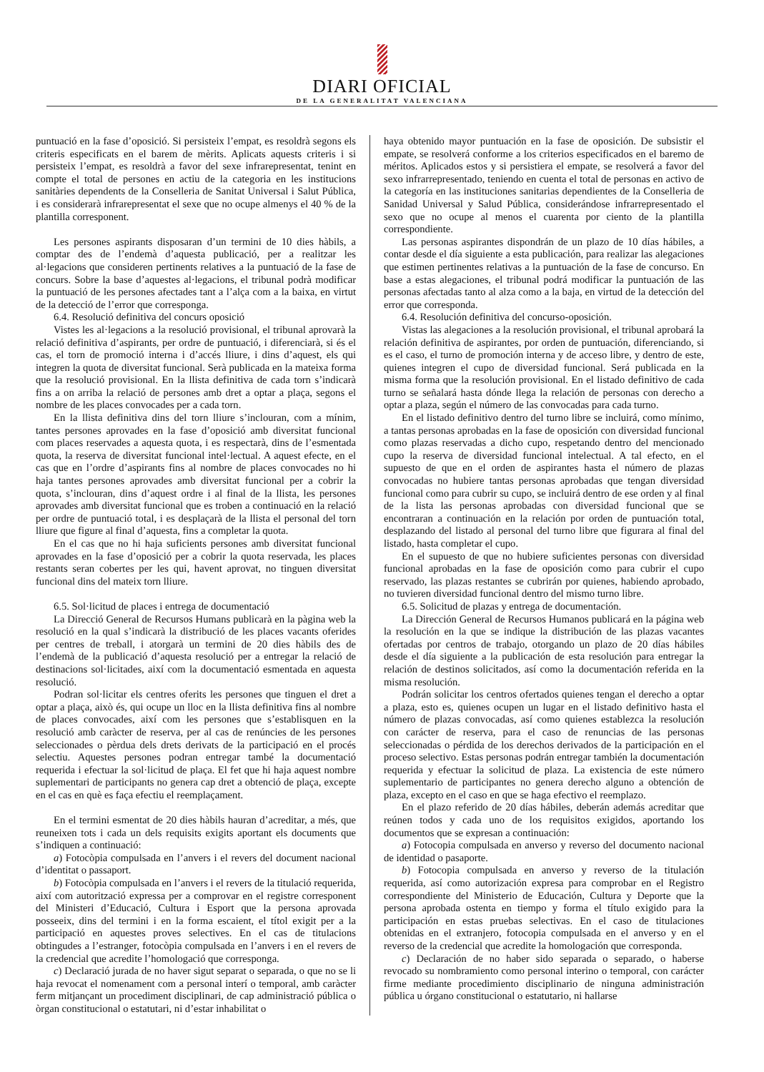DIARI OFICIAL
DE LA GENERALITAT VALENCIANA
puntuació en la fase d’oposició. Si persisteix l’empat, es resoldrà segons els criteris especificats en el barem de mèrits. Aplicats aquests criteris i si persisteix l’empat, es resoldrà a favor del sexe infrarepresentat, tenint en compte el total de persones en actiu de la categoria en les institucions sanitàries dependents de la Conselleria de Sanitat Universal i Salut Pública, i es considerarà infrarepresentat el sexe que no ocupe almenys el 40 % de la plantilla corresponent.
Les persones aspirants disposaran d’un termini de 10 dies hàbils, a comptar des de l’endemà d’aquesta publicació, per a realitzar les al·legacions que consideren pertinents relatives a la puntuació de la fase de concurs. Sobre la base d’aquestes al·legacions, el tribunal podrà modificar la puntuació de les persones afectades tant a l’alça com a la baixa, en virtut de la detecció de l’error que corresponga.
6.4. Resolució definitiva del concurs oposició
Vistes les al·legacions a la resolució provisional, el tribunal aprovarà la relació definitiva d’aspirants, per ordre de puntuació, i diferenciarà, si és el cas, el torn de promoció interna i d’accés lliure, i dins d’aquest, els qui integren la quota de diversitat funcional. Serà publicada en la mateixa forma que la resolució provisional. En la llista definitiva de cada torn s’indicarà fins a on arriba la relació de persones amb dret a optar a plaça, segons el nombre de les places convocades per a cada torn.
En la llista definitiva dins del torn lliure s’inclouran, com a mínim, tantes persones aprovades en la fase d’oposició amb diversitat funcional com places reservades a aquesta quota, i es respectarà, dins de l’esmentada quota, la reserva de diversitat funcional intel·lectual. A aquest efecte, en el cas que en l’ordre d’aspirants fins al nombre de places convocades no hi haja tantes persones aprovades amb diversitat funcional per a cobrir la quota, s’inclouran, dins d’aquest ordre i al final de la llista, les persones aprovades amb diversitat funcional que es troben a continuació en la relació per ordre de puntuació total, i es desplaçarà de la llista el personal del torn lliure que figure al final d’aquesta, fins a completar la quota.
En el cas que no hi haja suficients persones amb diversitat funcional aprovades en la fase d’oposició per a cobrir la quota reservada, les places restants seran cobertes per les qui, havent aprovat, no tinguen diversitat funcional dins del mateix torn lliure.
6.5. Sol·licitud de places i entrega de documentació
La Direcció General de Recursos Humans publicarà en la pàgina web la resolució en la qual s’indicarà la distribució de les places vacants oferides per centres de treball, i atorgarà un termini de 20 dies hàbils des de l’endemà de la publicació d’aquesta resolució per a entregar la relació de destinacions sol·licitades, així com la documentació esmentada en aquesta resolució.
Podran sol·licitar els centres oferits les persones que tinguen el dret a optar a plaça, això és, qui ocupe un lloc en la llista definitiva fins al nombre de places convocades, així com les persones que s’establisquen en la resolució amb caràcter de reserva, per al cas de renúncies de les persones seleccionades o pèrdua dels drets derivats de la participació en el procés selectiu. Aquestes persones podran entregar també la documentació requerida i efectuar la sol·licitud de plaça. El fet que hi haja aquest nombre suplementari de participants no genera cap dret a obtenció de plaça, excepte en el cas en què es faça efectiu el reemplaçament.
En el termini esmentat de 20 dies hàbils hauran d’acreditar, a més, que reuneixen tots i cada un dels requisits exigits aportant els documents que s’indiquen a continuació:
a) Fotocòpia compulsada en l’anvers i el revers del document nacional d’identitat o passaport.
b) Fotocòpia compulsada en l’anvers i el revers de la titulació requerida, així com autorització expressa per a comprovar en el registre corresponent del Ministeri d’Educació, Cultura i Esport que la persona aprovada posseeix, dins del termini i en la forma escaient, el títol exigit per a la participació en aquestes proves selectives. En el cas de titulacions obtingudes a l’estranger, fotocòpia compulsada en l’anvers i en el revers de la credencial que acredite l’homologació que corresponga.
c) Declaració jurada de no haver sigut separat o separada, o que no se li haja revocat el nomenament com a personal interí o temporal, amb caràcter ferm mitjançant un procediment disciplinari, de cap administració pública o òrgan constitucional o estatutari, ni d’estar inhabilitat o
haya obtenido mayor puntuación en la fase de oposición. De subsistir el empate, se resolverá conforme a los criterios especificados en el baremo de méritos. Aplicados estos y si persistiera el empate, se resolverá a favor del sexo infrarrepresentado, teniendo en cuenta el total de personas en activo de la categoría en las instituciones sanitarias dependientes de la Conselleria de Sanidad Universal y Salud Pública, considerándose infrarrepresentado el sexo que no ocupe al menos el cuarenta por ciento de la plantilla correspondiente.
Las personas aspirantes dispondrán de un plazo de 10 días hábiles, a contar desde el día siguiente a esta publicación, para realizar las alegaciones que estimen pertinentes relativas a la puntuación de la fase de concurso. En base a estas alegaciones, el tribunal podrá modificar la puntuación de las personas afectadas tanto al alza como a la baja, en virtud de la detección del error que corresponda.
6.4. Resolución definitiva del concurso-oposición.
Vistas las alegaciones a la resolución provisional, el tribunal aprobará la relación definitiva de aspirantes, por orden de puntuación, diferenciando, si es el caso, el turno de promoción interna y de acceso libre, y dentro de este, quienes integren el cupo de diversidad funcional. Será publicada en la misma forma que la resolución provisional. En el listado definitivo de cada turno se señalará hasta dónde llega la relación de personas con derecho a optar a plaza, según el número de las convocadas para cada turno.
En el listado definitivo dentro del turno libre se incluirá, como mínimo, a tantas personas aprobadas en la fase de oposición con diversidad funcional como plazas reservadas a dicho cupo, respetando dentro del mencionado cupo la reserva de diversidad funcional intelectual. A tal efecto, en el supuesto de que en el orden de aspirantes hasta el número de plazas convocadas no hubiere tantas personas aprobadas que tengan diversidad funcional como para cubrir su cupo, se incluirá dentro de ese orden y al final de la lista las personas aprobadas con diversidad funcional que se encontraran a continuación en la relación por orden de puntuación total, desplazando del listado al personal del turno libre que figurara al final del listado, hasta completar el cupo.
En el supuesto de que no hubiere suficientes personas con diversidad funcional aprobadas en la fase de oposición como para cubrir el cupo reservado, las plazas restantes se cubrirán por quienes, habiendo aprobado, no tuvieren diversidad funcional dentro del mismo turno libre.
6.5. Solicitud de plazas y entrega de documentación.
La Dirección General de Recursos Humanos publicará en la página web la resolución en la que se indique la distribución de las plazas vacantes ofertadas por centros de trabajo, otorgando un plazo de 20 días hábiles desde el día siguiente a la publicación de esta resolución para entregar la relación de destinos solicitados, así como la documentación referida en la misma resolución.
Podrán solicitar los centros ofertados quienes tengan el derecho a optar a plaza, esto es, quienes ocupen un lugar en el listado definitivo hasta el número de plazas convocadas, así como quienes establezca la resolución con carácter de reserva, para el caso de renuncias de las personas seleccionadas o pérdida de los derechos derivados de la participación en el proceso selectivo. Estas personas podrán entregar también la documentación requerida y efectuar la solicitud de plaza. La existencia de este número suplementario de participantes no genera derecho alguno a obtención de plaza, excepto en el caso en que se haga efectivo el reemplazo.
En el plazo referido de 20 días hábiles, deberán además acreditar que reúnen todos y cada uno de los requisitos exigidos, aportando los documentos que se expresan a continuación:
a) Fotocopia compulsada en anverso y reverso del documento nacional de identidad o pasaporte.
b) Fotocopia compulsada en anverso y reverso de la titulación requerida, así como autorización expresa para comprobar en el Registro correspondiente del Ministerio de Educación, Cultura y Deporte que la persona aprobada ostenta en tiempo y forma el título exigido para la participación en estas pruebas selectivas. En el caso de titulaciones obtenidas en el extranjero, fotocopia compulsada en el anverso y en el reverso de la credencial que acredite la homologación que corresponda.
c) Declaración de no haber sido separada o separado, o haberse revocado su nombramiento como personal interino o temporal, con carácter firme mediante procedimiento disciplinario de ninguna administración pública u órgano constitucional o estatutario, ni hallarse